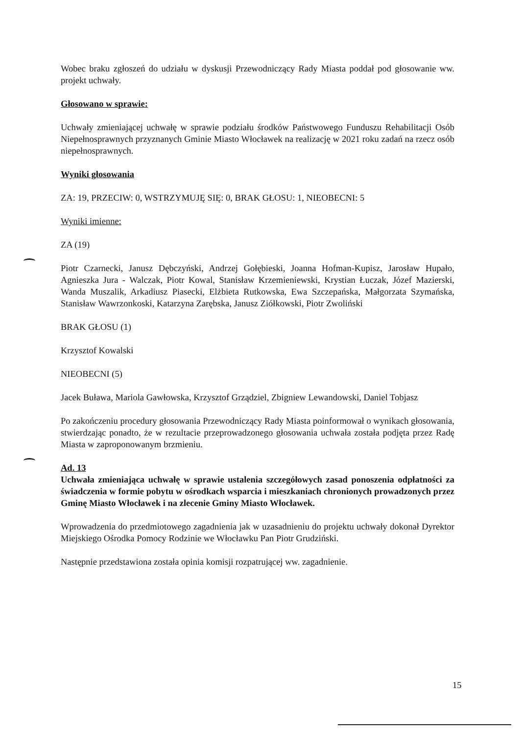Wobec braku zgłoszeń do udziału w dyskusji Przewodniczący Rady Miasta poddał pod głosowanie ww. projekt uchwały.
Głosowano w sprawie:
Uchwały zmieniającej uchwałę w sprawie podziału środków Państwowego Funduszu Rehabilitacji Osób Niepełnosprawnych przyznanych Gminie Miasto Włocławek na realizację w 2021 roku zadań na rzecz osób niepełnosprawnych.
Wyniki głosowania
ZA: 19, PRZECIW: 0, WSTRZYMUJĘ SIĘ: 0, BRAK GŁOSU: 1, NIEOBECNI: 5
Wyniki imienne:
ZA (19)
Piotr Czarnecki, Janusz Dębczyński, Andrzej Gołębieski, Joanna Hofman-Kupisz, Jarosław Hupało, Agnieszka Jura - Walczak, Piotr Kowal, Stanisław Krzemieniewski, Krystian Łuczak, Józef Mazierski, Wanda Muszalik, Arkadiusz Piasecki, Elżbieta Rutkowska, Ewa Szczepańska, Małgorzata Szymańska, Stanisław Wawrzonkoski, Katarzyna Zarębska, Janusz Ziółkowski, Piotr Zwoliński
BRAK GŁOSU (1)
Krzysztof Kowalski
NIEOBECNI (5)
Jacek Buława, Mariola Gawłowska, Krzysztof Grządziel, Zbigniew Lewandowski, Daniel Tobjasz
Po zakończeniu procedury głosowania Przewodniczący Rady Miasta poinformował o wynikach głosowania, stwierdzając ponadto, że w rezultacie przeprowadzonego głosowania uchwała została podjęta przez Radę Miasta w zaproponowanym brzmieniu.
Ad. 13
Uchwała zmieniająca uchwałę w sprawie ustalenia szczegółowych zasad ponoszenia odpłatności za świadczenia w formie pobytu w ośrodkach wsparcia i mieszkaniach chronionych prowadzonych przez Gminę Miasto Włocławek i na zlecenie Gminy Miasto Włocławek.
Wprowadzenia do przedmiotowego zagadnienia jak w uzasadnieniu do projektu uchwały dokonał Dyrektor Miejskiego Ośrodka Pomocy Rodzinie we Włocławku Pan Piotr Grudziński.
Następnie przedstawiona została opinia komisji rozpatrującej ww. zagadnienie.
15